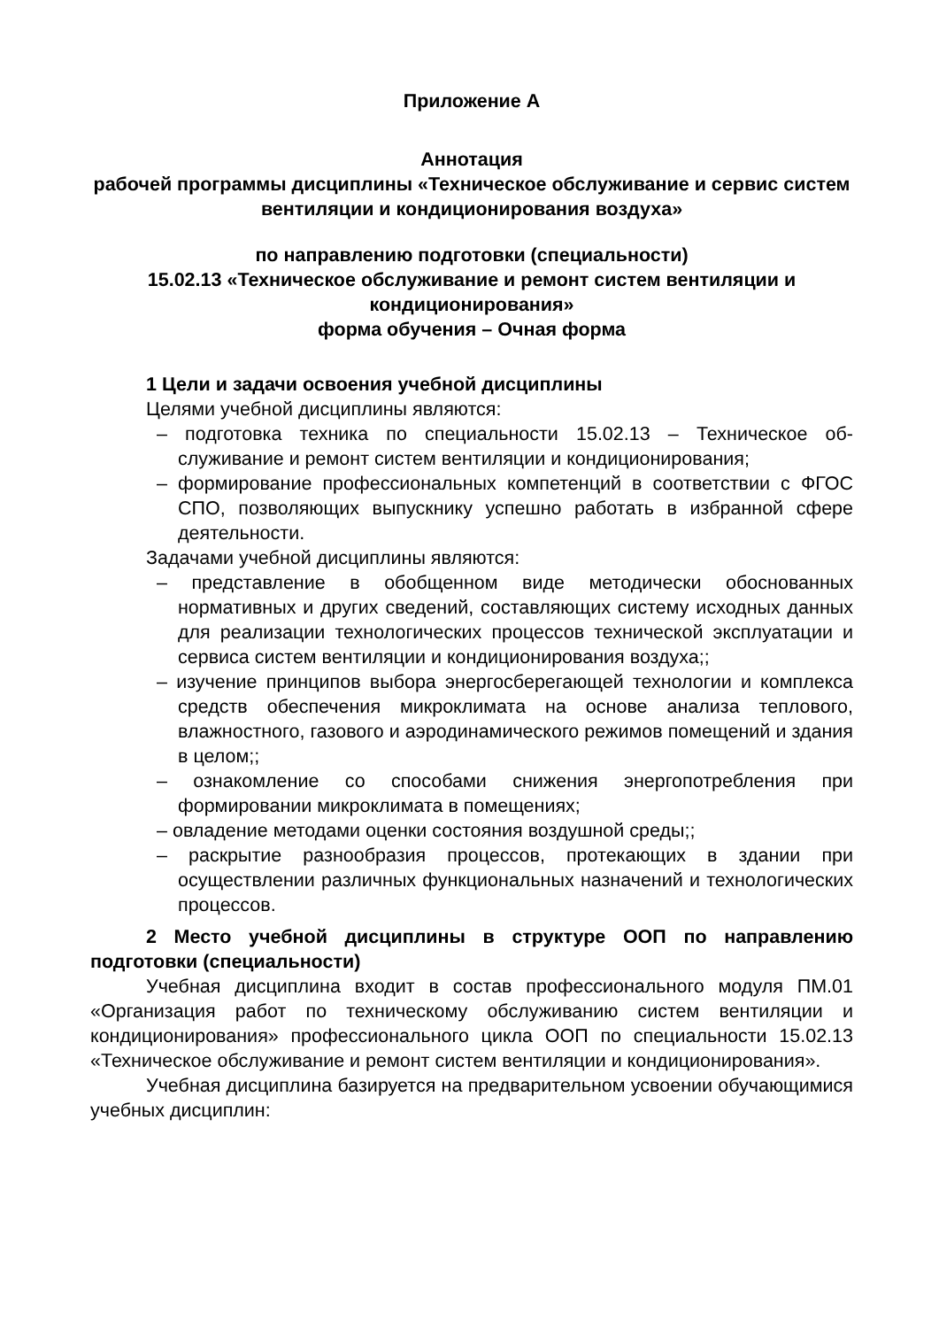Приложение А
Аннотация
рабочей программы дисциплины «Техническое обслуживание и сервис систем вентиляции и кондиционирования воздуха»
по направлению подготовки (специальности)
15.02.13 «Техническое обслуживание и ремонт систем вентиляции и кондиционирования»
форма обучения – Очная форма
1 Цели и задачи освоения учебной дисциплины
Целями учебной дисциплины являются:
– подготовка техника по специальности 15.02.13 – Техническое об-служивание и ремонт систем вентиляции и кондиционирования;
– формирование профессиональных компетенций в соответствии с ФГОС СПО, позволяющих выпускнику успешно работать в избранной сфере деятельности.
Задачами учебной дисциплины являются:
– представление в обобщенном виде методически обоснованных нормативных и других сведений, составляющих систему исходных данных для реализации технологических процессов технической эксплуатации и сервиса систем вентиляции и кондиционирования воздуха;;
– изучение принципов выбора энергосберегающей технологии и комплекса средств обеспечения микроклимата на основе анализа теплового, влажностного, газового и аэродинамического режимов помещений и здания в целом;;
– ознакомление со способами снижения энергопотребления при формировании микроклимата в помещениях;
– овладение методами оценки состояния воздушной среды;;
– раскрытие разнообразия процессов, протекающих в здании при осуществлении различных функциональных назначений и технологических процессов.
2 Место учебной дисциплины в структуре ООП по направлению подготовки (специальности)
Учебная дисциплина входит в состав профессионального модуля ПМ.01 «Организация работ по техническому обслуживанию систем вентиляции и кондиционирования» профессионального цикла ООП по специальности 15.02.13 «Техническое обслуживание и ремонт систем вентиляции и кондиционирования».
Учебная дисциплина базируется на предварительном усвоении обучающимися учебных дисциплин: